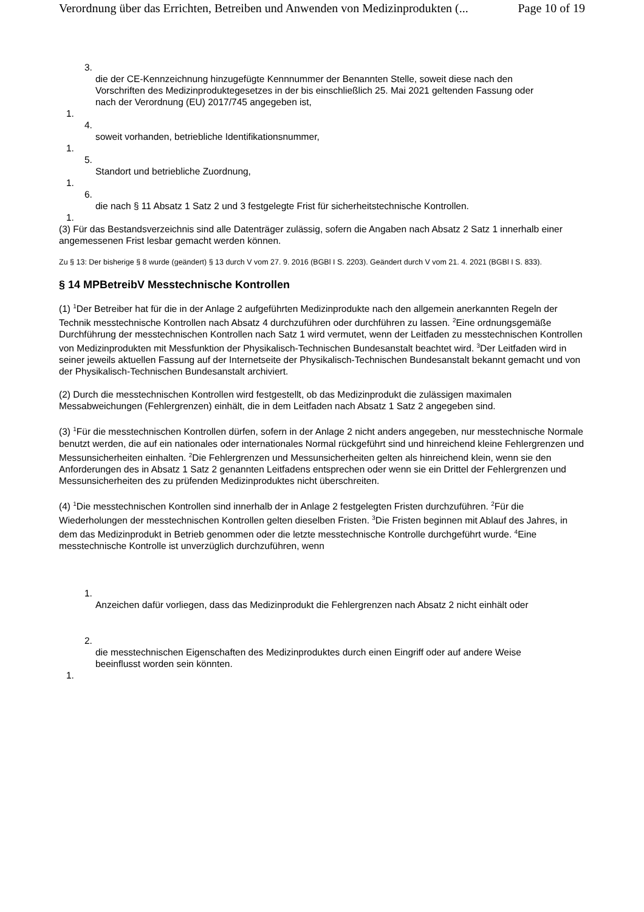Verordnung über das Errichten, Betreiben und Anwenden von Medizinprodukten (... Page 10 of 19
3.
die der CE-Kennzeichnung hinzugefügte Kennnummer der Benannten Stelle, soweit diese nach den Vorschriften des Medizinproduktegesetzes in der bis einschließlich 25. Mai 2021 geltenden Fassung oder nach der Verordnung (EU) 2017/745 angegeben ist,
1.
4.
soweit vorhanden, betriebliche Identifikationsnummer,
1.
5.
Standort und betriebliche Zuordnung,
1.
6.
die nach § 11 Absatz 1 Satz 2 und 3 festgelegte Frist für sicherheitstechnische Kontrollen.
1.
(3) Für das Bestandsverzeichnis sind alle Datenträger zulässig, sofern die Angaben nach Absatz 2 Satz 1 innerhalb einer angemessenen Frist lesbar gemacht werden können.
Zu § 13: Der bisherige § 8 wurde (geändert) § 13 durch V vom 27. 9. 2016 (BGBl I S. 2203). Geändert durch V vom 21. 4. 2021 (BGBl I S. 833).
§ 14 MPBetreibV Messtechnische Kontrollen
(1) <sup>1</sup>Der Betreiber hat für die in der Anlage 2 aufgeführten Medizinprodukte nach den allgemein anerkannten Regeln der Technik messtechnische Kontrollen nach Absatz 4 durchzuführen oder durchführen zu lassen. <sup>2</sup>Eine ordnungsgemäße Durchführung der messtechnischen Kontrollen nach Satz 1 wird vermutet, wenn der Leitfaden zu messtechnischen Kontrollen von Medizinprodukten mit Messfunktion der Physikalisch-Technischen Bundesanstalt beachtet wird. <sup>3</sup>Der Leitfaden wird in seiner jeweils aktuellen Fassung auf der Internetseite der Physikalisch-Technischen Bundesanstalt bekannt gemacht und von der Physikalisch-Technischen Bundesanstalt archiviert.
(2) Durch die messtechnischen Kontrollen wird festgestellt, ob das Medizinprodukt die zulässigen maximalen Messabweichungen (Fehlergrenzen) einhält, die in dem Leitfaden nach Absatz 1 Satz 2 angegeben sind.
(3) <sup>1</sup>Für die messtechnischen Kontrollen dürfen, sofern in der Anlage 2 nicht anders angegeben, nur messtechnische Normale benutzt werden, die auf ein nationales oder internationales Normal rückgeführt sind und hinreichend kleine Fehlergrenzen und Messunsicherheiten einhalten. <sup>2</sup>Die Fehlergrenzen und Messunsicherheiten gelten als hinreichend klein, wenn sie den Anforderungen des in Absatz 1 Satz 2 genannten Leitfadens entsprechen oder wenn sie ein Drittel der Fehlergrenzen und Messunsicherheiten des zu prüfenden Medizinproduktes nicht überschreiten.
(4) <sup>1</sup>Die messtechnischen Kontrollen sind innerhalb der in Anlage 2 festgelegten Fristen durchzuführen. <sup>2</sup>Für die Wiederholungen der messtechnischen Kontrollen gelten dieselben Fristen. <sup>3</sup>Die Fristen beginnen mit Ablauf des Jahres, in dem das Medizinprodukt in Betrieb genommen oder die letzte messtechnische Kontrolle durchgeführt wurde. <sup>4</sup>Eine messtechnische Kontrolle ist unverzüglich durchzuführen, wenn
1.
Anzeichen dafür vorliegen, dass das Medizinprodukt die Fehlergrenzen nach Absatz 2 nicht einhält oder
2.
die messtechnischen Eigenschaften des Medizinproduktes durch einen Eingriff oder auf andere Weise beeinflusst worden sein könnten.
1.